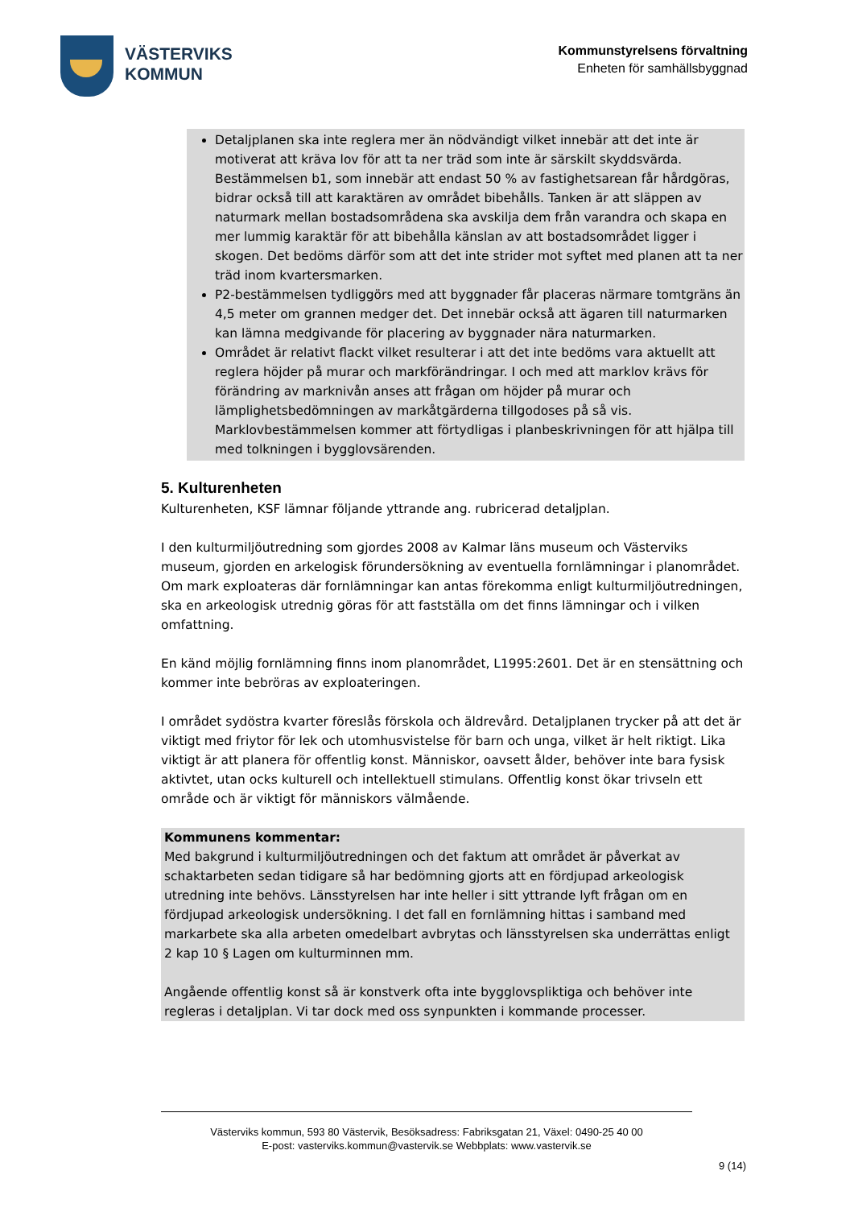VÄSTERVIKS
KOMMUN
Kommunstyrelsens förvaltning
Enheten för samhällsbyggnad
Detaljplanen ska inte reglera mer än nödvändigt vilket innebär att det inte är motiverat att kräva lov för att ta ner träd som inte är särskilt skyddsvärda. Bestämmelsen b1, som innebär att endast 50 % av fastighetsarean får hårdgöras, bidrar också till att karaktären av området bibehålls. Tanken är att släppen av naturmark mellan bostadsområdena ska avskilja dem från varandra och skapa en mer lummig karaktär för att bibehålla känslan av att bostadsområdet ligger i skogen. Det bedöms därför som att det inte strider mot syftet med planen att ta ner träd inom kvartersmarken.
P2-bestämmelsen tydliggörs med att byggnader får placeras närmare tomtgräns än 4,5 meter om grannen medger det. Det innebär också att ägaren till naturmarken kan lämna medgivande för placering av byggnader nära naturmarken.
Området är relativt flackt vilket resulterar i att det inte bedöms vara aktuellt att reglera höjder på murar och markförändringar. I och med att marklov krävs för förändring av marknivån anses att frågan om höjder på murar och lämplighetsbedömningen av markåtgärderna tillgodoses på så vis. Marklovbestämmelsen kommer att förtydligas i planbeskrivningen för att hjälpa till med tolkningen i bygglovsärenden.
5. Kulturenheten
Kulturenheten, KSF lämnar följande yttrande ang. rubricerad detaljplan.
I den kulturmiljöutredning som gjordes 2008 av Kalmar läns museum och Västerviks museum, gjorden en arkelogisk förundersökning av eventuella fornlämningar i planområdet. Om mark exploateras där fornlämningar kan antas förekomma enligt kulturmiljöutredningen, ska en arkeologisk utrednig göras för att fastställa om det finns lämningar och i vilken omfattning.
En känd möjlig fornlämning finns inom planområdet, L1995:2601. Det är en stensättning och kommer inte bebröras av exploateringen.
I området sydöstra kvarter föreslås förskola och äldrevård. Detaljplanen trycker på att det är viktigt med friytor för lek och utomhusvistelse för barn och unga, vilket är helt riktigt. Lika viktigt är att planera för offentlig konst. Människor, oavsett ålder, behöver inte bara fysisk aktivtet, utan ocks kulturell och intellektuell stimulans. Offentlig konst ökar trivseln ett område och är viktigt för människors välmående.
Kommunens kommentar:
Med bakgrund i kulturmiljöutredningen och det faktum att området är påverkat av schaktarbeten sedan tidigare så har bedömning gjorts att en fördjupad arkeologisk utredning inte behövs. Länsstyrelsen har inte heller i sitt yttrande lyft frågan om en fördjupad arkeologisk undersökning. I det fall en fornlämning hittas i samband med markarbete ska alla arbeten omedelbart avbrytas och länsstyrelsen ska underrättas enligt 2 kap 10 § Lagen om kulturminnen mm.
Angående offentlig konst så är konstverk ofta inte bygglovspliktiga och behöver inte regleras i detaljplan. Vi tar dock med oss synpunkten i kommande processer.
Västerviks kommun, 593 80 Västervik, Besöksadress: Fabriksgatan 21, Växel: 0490-25 40 00
E-post: vasterviks.kommun@vastervik.se Webbplats: www.vastervik.se
9 (14)